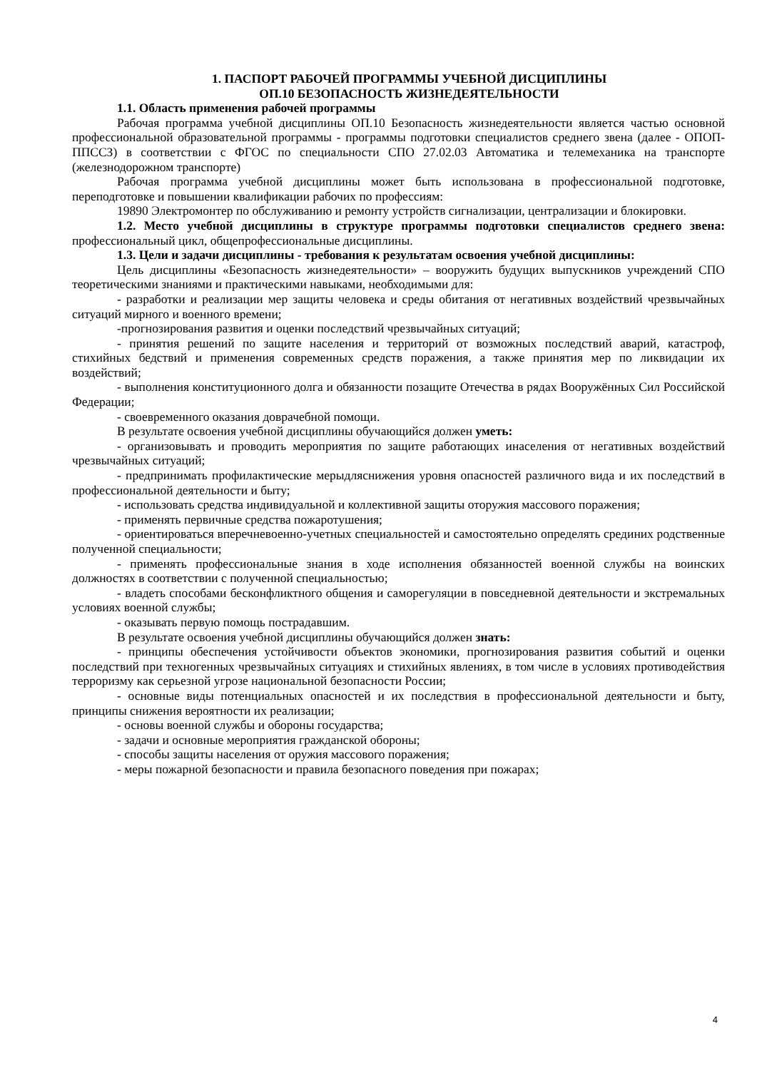1. ПАСПОРТ РАБОЧЕЙ ПРОГРАММЫ УЧЕБНОЙ ДИСЦИПЛИНЫ
ОП.10 БЕЗОПАСНОСТЬ ЖИЗНЕДЕЯТЕЛЬНОСТИ
1.1. Область применения рабочей программы
Рабочая программа учебной дисциплины ОП.10 Безопасность жизнедеятельности является частью основной профессиональной образовательной программы - программы подготовки специалистов среднего звена (далее - ОПОП-ППССЗ) в соответствии с ФГОС по специальности СПО 27.02.03 Автоматика и телемеханика на транспорте (железнодорожном транспорте)
Рабочая программа учебной дисциплины может быть использована в профессиональной подготовке, переподготовке и повышении квалификации рабочих по профессиям:
19890 Электромонтер по обслуживанию и ремонту устройств сигнализации, централизации и блокировки.
1.2. Место учебной дисциплины в структуре программы подготовки специалистов среднего звена: профессиональный цикл, общепрофессиональные дисциплины.
1.3. Цели и задачи дисциплины - требования к результатам освоения учебной дисциплины:
Цель дисциплины «Безопасность жизнедеятельности» – вооружить будущих выпускников учреждений СПО теоретическими знаниями и практическими навыками, необходимыми для:
- разработки и реализации мер защиты человека и среды обитания от негативных воздействий чрезвычайных ситуаций мирного и военного времени;
-прогнозирования развития и оценки последствий чрезвычайных ситуаций;
- принятия решений по защите населения и территорий от возможных последствий аварий, катастроф, стихийных бедствий и применения современных средств поражения, а также принятия мер по ликвидации их воздействий;
- выполнения конституционного долга и обязанности позащите Отечества в рядах Вооружённых Сил Российской Федерации;
- своевременного оказания доврачебной помощи.
В результате освоения учебной дисциплины обучающийся должен уметь:
- организовывать и проводить мероприятия по защите работающих инаселения от негативных воздействий чрезвычайных ситуаций;
- предпринимать профилактические мерыдляснижения уровня опасностей различного вида и их последствий в профессиональной деятельности и быту;
- использовать средства индивидуальной и коллективной защиты оторужия массового поражения;
- применять первичные средства пожаротушения;
- ориентироваться вперечневоенно-учетных специальностей и самостоятельно определять срединих родственные полученной специальности;
- применять профессиональные знания в ходе исполнения обязанностей военной службы на воинских должностях в соответствии с полученной специальностью;
- владеть способами бесконфликтного общения и саморегуляции в повседневной деятельности и экстремальных условиях военной службы;
- оказывать первую помощь пострадавшим.
В результате освоения учебной дисциплины обучающийся должен знать:
- принципы обеспечения устойчивости объектов экономики, прогнозирования развития событий и оценки последствий при техногенных чрезвычайных ситуациях и стихийных явлениях, в том числе в условиях противодействия терроризму как серьезной угрозе национальной безопасности России;
- основные виды потенциальных опасностей и их последствия в профессиональной деятельности и быту, принципы снижения вероятности их реализации;
- основы военной службы и обороны государства;
- задачи и основные мероприятия гражданской обороны;
- способы защиты населения от оружия массового поражения;
- меры пожарной безопасности и правила безопасного поведения при пожарах;
4